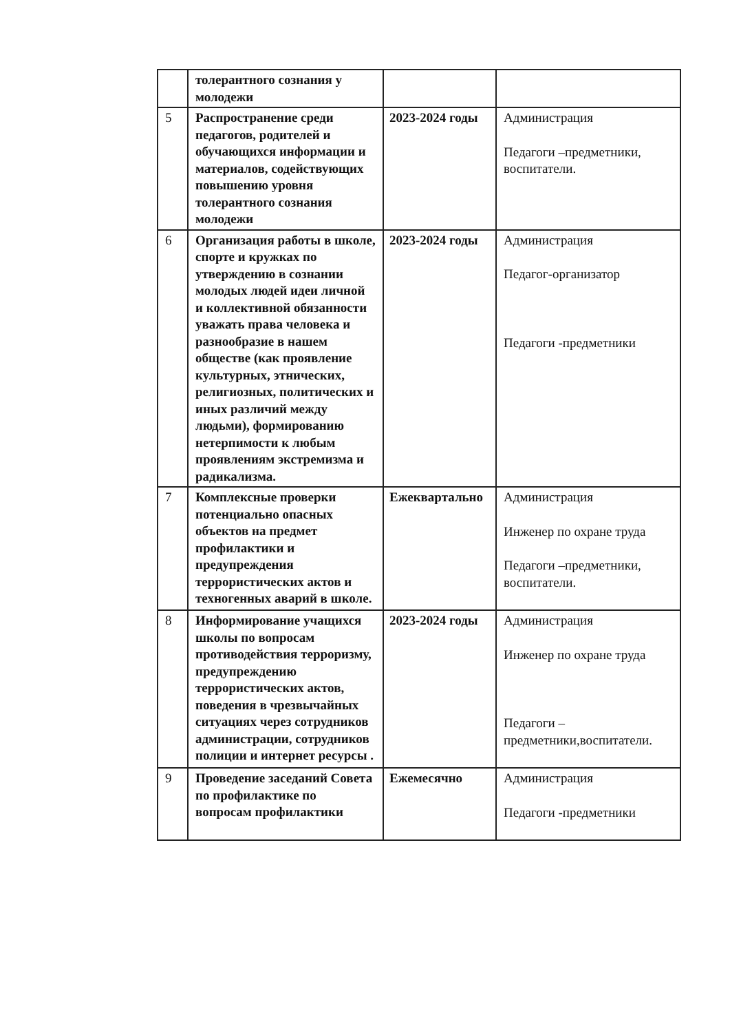| | толерантного сознания у молодежи | | |
| 5 | Распространение среди педагогов, родителей и обучающихся информации и материалов, содействующих повышению уровня толерантного сознания молодежи | 2023-2024 годы | Администрация Педагоги –предметники, воспитатели. |
| 6 | Организация работы в школе, спорте и кружках по утверждению в сознании молодых людей идеи личной и коллективной обязанности уважать права человека и разнообразие в нашем обществе (как проявление культурных, этнических, религиозных, политических и иных различий между людьми), формированию нетерпимости к любым проявлениям экстремизма и радикализма. | 2023-2024 годы | Администрация Педагог-организатор Педагоги -предметники |
| 7 | Комплексные проверки потенциально опасных объектов на предмет профилактики и предупреждения террористических актов и техногенных аварий в школе. | Ежеквартально | Администрация Инженер по охране труда Педагоги –предметники, воспитатели. |
| 8 | Информирование учащихся школы по вопросам противодействия терроризму, предупреждению террористических актов, поведения в чрезвычайных ситуациях через сотрудников администрации, сотрудников полиции и интернет ресурсы . | 2023-2024 годы | Администрация Инженер по охране труда Педагоги –предметники,воспитатели. |
| 9 | Проведение заседаний Совета по профилактике по вопросам профилактики | Ежемесячно | Администрация Педагоги -предметники |